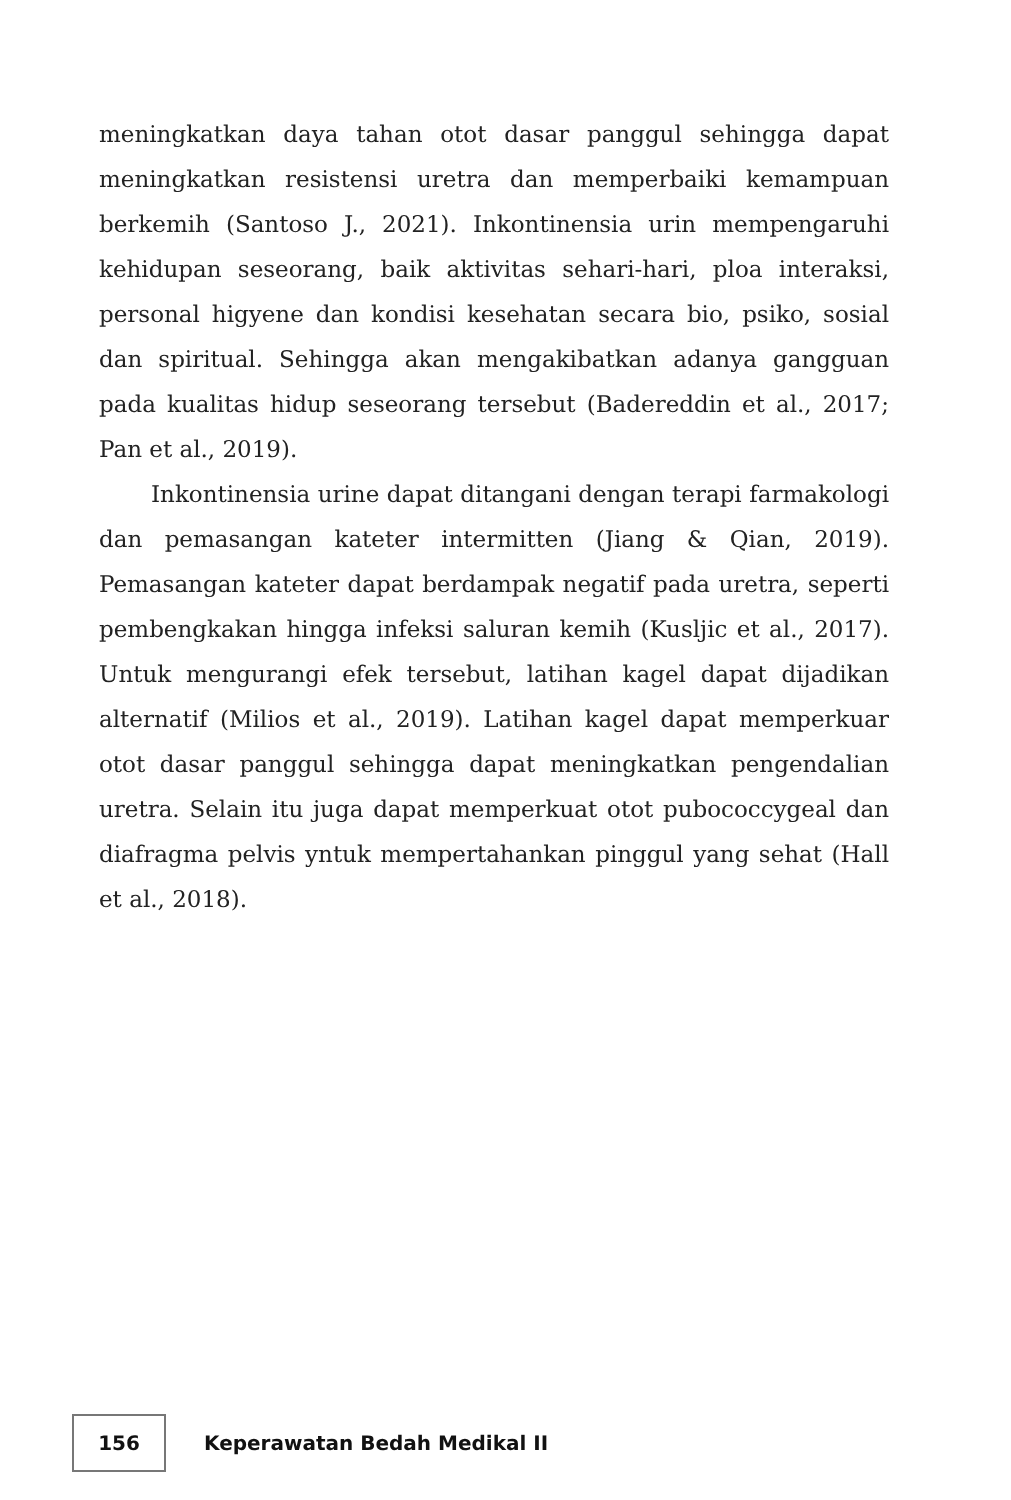meningkatkan daya tahan otot dasar panggul sehingga dapat meningkatkan resistensi uretra dan memperbaiki kemampuan berkemih (Santoso J., 2021). Inkontinensia urin mempengaruhi kehidupan seseorang, baik aktivitas sehari-hari, ploa interaksi, personal higyene dan kondisi kesehatan secara bio, psiko, sosial dan spiritual. Sehingga akan mengakibatkan adanya gangguan pada kualitas hidup seseorang tersebut (Badereddin et al., 2017; Pan et al., 2019).
Inkontinensia urine dapat ditangani dengan terapi farmakologi dan pemasangan kateter intermitten (Jiang & Qian, 2019). Pemasangan kateter dapat berdampak negatif pada uretra, seperti pembengkakan hingga infeksi saluran kemih (Kusljic et al., 2017). Untuk mengurangi efek tersebut, latihan kagel dapat dijadikan alternatif (Milios et al., 2019). Latihan kagel dapat memperkuar otot dasar panggul sehingga dapat meningkatkan pengendalian uretra. Selain itu juga dapat memperkuat otot pubococcygeal dan diafragma pelvis yntuk mempertahankan pinggul yang sehat (Hall et al., 2018).
156
Keperawatan Bedah Medikal II